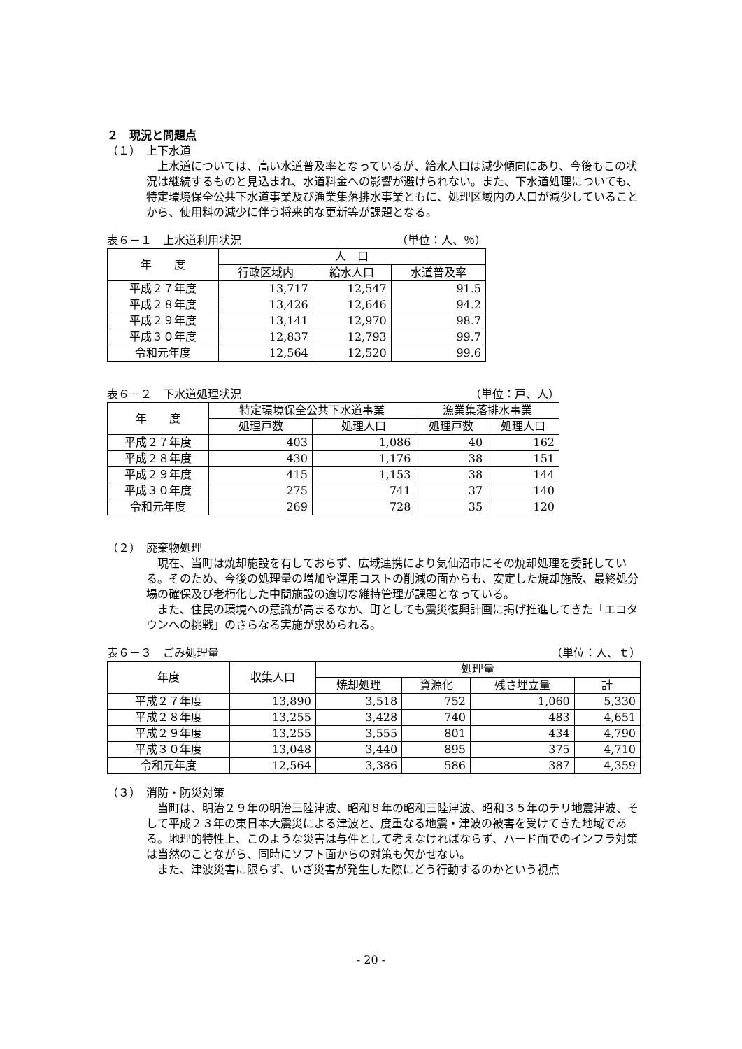２　現況と問題点
（１）　上下水道
上水道については、高い水道普及率となっているが、給水人口は減少傾向にあり、今後もこの状況は継続するものと見込まれ、水道料金への影響が避けられない。また、下水道処理についても、特定環境保全公共下水道事業及び漁業集落排水事業ともに、処理区域内の人口が減少していることから、使用料の減少に伴う将来的な更新等が課題となる。
表６－１　上水道利用状況 （単位：人、％）
| 年 度 | 人 口 | | |
| --- | --- | --- | --- |
| | 行政区域内 | 給水人口 | 水道普及率 |
| 平成２７年度 | 13,717 | 12,547 | 91.5 |
| 平成２８年度 | 13,426 | 12,646 | 94.2 |
| 平成２９年度 | 13,141 | 12,970 | 98.7 |
| 平成３０年度 | 12,837 | 12,793 | 99.7 |
| 令和元年度 | 12,564 | 12,520 | 99.6 |
表６－２　下水道処理状況 （単位：戸、人）
| 年 度 | 特定環境保全公共下水道事業 | | 漁業集落排水事業 | |
| --- | --- | --- | --- | --- |
| | 処理戸数 | 処理人口 | 処理戸数 | 処理人口 |
| 平成２７年度 | 403 | 1,086 | 40 | 162 |
| 平成２８年度 | 430 | 1,176 | 38 | 151 |
| 平成２９年度 | 415 | 1,153 | 38 | 144 |
| 平成３０年度 | 275 | 741 | 37 | 140 |
| 令和元年度 | 269 | 728 | 35 | 120 |
（２）　廃棄物処理
現在、当町は焼却施設を有しておらず、広域連携により気仙沼市にその焼却処理を委託している。そのため、今後の処理量の増加や運用コストの削減の面からも、安定した焼却施設、最終処分場の確保及び老朽化した中間施設の適切な維持管理が課題となっている。
また、住民の環境への意識が高まるなか、町としても震災復興計画に掲げ推進してきた「エコタウンへの挑戦」のさらなる実施が求められる。
表６－３　ごみ処理量 （単位：人、ｔ）
| 年度 | 収集人口 | 処理量 | | | |
| --- | --- | --- | --- | --- | --- |
| | | 焼却処理 | 資源化 | 残さ埋立量 | 計 |
| 平成２７年度 | 13,890 | 3,518 | 752 | 1,060 | 5,330 |
| 平成２８年度 | 13,255 | 3,428 | 740 | 483 | 4,651 |
| 平成２９年度 | 13,255 | 3,555 | 801 | 434 | 4,790 |
| 平成３０年度 | 13,048 | 3,440 | 895 | 375 | 4,710 |
| 令和元年度 | 12,564 | 3,386 | 586 | 387 | 4,359 |
（３）　消防・防災対策
当町は、明治２９年の明治三陸津波、昭和８年の昭和三陸津波、昭和３５年のチリ地震津波、そして平成２３年の東日本大震災による津波と、度重なる地震・津波の被害を受けてきた地域である。地理的特性上、このような災害は与件として考えなければならず、ハード面でのインフラ対策は当然のことながら、同時にソフト面からの対策も欠かせない。
また、津波災害に限らず、いざ災害が発生した際にどう行動するのかという視点
- 20 -